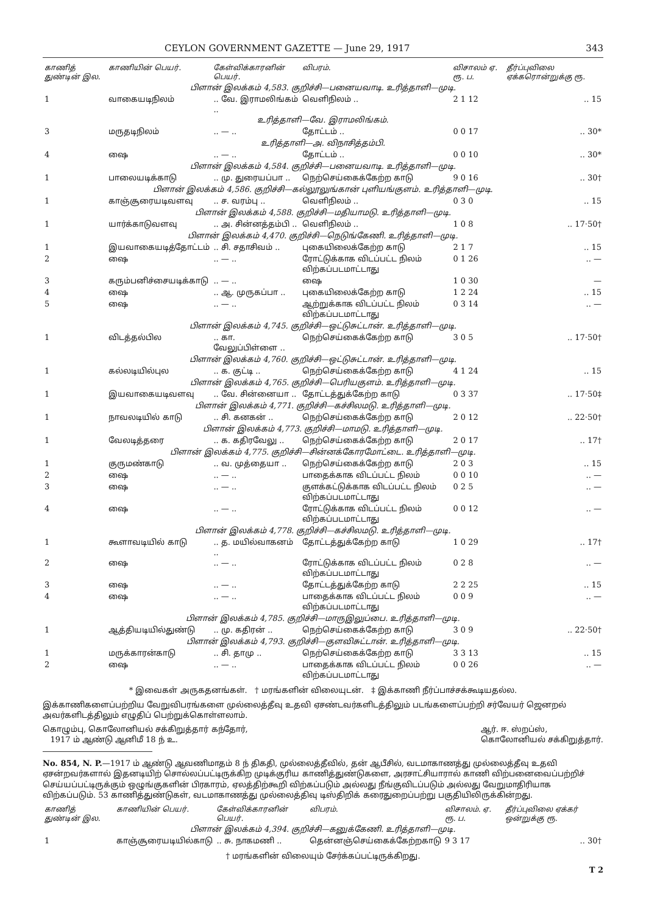CEYLON GOVERNMENT GAZETTE — June 29, 1917 343
| காணித் துண்டின் இல. | காணியின் பெயர். | கேள்விக்காரனின் பெயர். | விபரம். | விசாலம் ஏ. ரூ. ப. | தீர்ப்புவிலை ஏக்கரொன்றுக்கு ரூ. |
| --- | --- | --- | --- | --- | --- |
| பிளான் இலக்கம் 4,583. குறிச்சி—பனையவாடி. உரித்தாளி—முடி. | | | | | |
| 1 | வாகையடிநிலம் | .. வே. இராமலிங்கம் .. | வெளிநிலம் .. | 2 1 12 | .. 15 |
| உரித்தாளி—வே. இராமலிங்கம். | | | | | |
| 3 | மருதடிநிலம் | .. — .. | தோட்டம் .. | 0 0 17 | .. 30* |
| உரித்தாளி—அ. விநாசித்தம்பி. | | | | | |
| 4 | ஷை | .. — .. | தோட்டம் .. | 0 0 10 | .. 30* |
| பிளான் இலக்கம் 4,584. குறிச்சி—பனையவாடி. உரித்தாளி—முடி. | | | | | |
| 1 | பாலையடிக்காடு | .. மு. துரையப்பா .. | நெற்செய்கைக்கேற்ற காடு | 9 0 16 | .. 30† |
| பிளான் இலக்கம் 4,586. குறிச்சி—கல்லூலுங்கான் புளியங்குளம். உரித்தாளி—முடி. | | | | | |
| 1 | காஞ்சூரையடிவளவு | .. ச. வரம்பு .. | வெளிநிலம் .. | 0 3 0 | .. 15 |
| பிளான் இலக்கம் 4,588. குறிச்சி—மதியாமடு. உரித்தாளி—முடி. | | | | | |
| 1 | யார்க்காடுவளவு | .. அ. சின்னத்தம்பி .. | வெளிநிலம் .. | 1 0 8 | .. 17·50† |
| பிளான் இலக்கம் 4,470. குறிச்சி—நெடுங்கேணி. உரித்தாளி—முடி. | | | | | |
| 1 | இயவாகையடித்தோட்டம் | .. சி. சதாசிவம் .. | புகையிலைக்கேற்ற காடு | 2 1 7 | .. 15 |
| 2 | ஷை | .. — .. | ரோட்டுக்காக விடப்பட்ட நிலம் விற்கப்படமாட்டாது | 0 1 26 | .. — |
| 3 | கரும்பனிச்சையடிக்காடு | .. — .. | ஷை | 1 0 30 | — |
| 4 | ஷை | .. ஆ. முருகப்பா .. | புகையிலைக்கேற்ற காடு | 1 2 24 | .. 15 |
| 5 | ஷை | .. — .. | ஆற்றுக்காக விடப்பட்ட நிலம் விற்கப்படமாட்டாது | 0 3 14 | .. — |
| பிளான் இலக்கம் 4,745. குறிச்சி—ஒட்டுசுட்டான். உரித்தாளி—முடி. | | | | | |
| 1 | விடத்தல்பில | .. கா. வேலுப்பிள்ளை .. | நெற்செய்கைக்கேற்ற காடு | 3 0 5 | .. 17·50† |
| பிளான் இலக்கம் 4,760. குறிச்சி—ஒட்டுசுட்டான். உரித்தாளி—முடி. | | | | | |
| 1 | கல்லடியில்புல | .. க. குட்டி .. | நெற்செய்கைக்கேற்ற காடு | 4 1 24 | .. 15 |
| பிளான் இலக்கம் 4,765. குறிச்சி—பெரியகுளம். உரித்தாளி—முடி. | | | | | |
| 1 | இயவாகையடிவளவு | .. வே. சின்னையா .. | தோட்டத்துக்கேற்ற காடு | 0 3 37 | .. 17·50‡ |
| பிளான் இலக்கம் 4,771. குறிச்சி—கச்சிலமடு. உரித்தாளி—முடி. | | | | | |
| 1 | நாவலடியில் காடு | .. சி. கனகன் .. | நெற்செய்கைக்கேற்ற காடு | 2 0 12 | .. 22·50† |
| பிளான் இலக்கம் 4,773. குறிச்சி—மாமடு. உரித்தாளி—முடி. | | | | | |
| 1 | வேலடித்தரை | .. க. கதிரவேலு .. | நெற்செய்கைக்கேற்ற காடு | 2 0 17 | .. 17† |
| பிளான் இலக்கம் 4,775. குறிச்சி—சின்னக்கோரமோட்டை. உரித்தாளி—முடி. | | | | | |
| 1 | குருமண்காடு | .. வ. முத்தையா .. | நெற்செய்கைக்கேற்ற காடு | 2 0 3 | .. 15 |
| 2 | ஷை | .. — .. | பாதைக்காக விடப்பட்ட நிலம் | 0 0 10 | .. — |
| 3 | ஷை | .. — .. | குளக்கட்டுக்காக விடப்பட்ட நிலம் விற்கப்படமாட்டாது | 0 2 5 | .. — |
| 4 | ஷை | .. — .. | ரோட்டுக்காக விடப்பட்ட நிலம் விற்கப்படமாட்டாது | 0 0 12 | .. — |
| பிளான் இலக்கம் 4,778. குறிச்சி—கச்சிலமடு. உரித்தாளி—முடி. | | | | | |
| 1 | கூளாவடியில் காடு | .. த. மயில்வாகனம் .. | தோட்டத்துக்கேற்ற காடு | 1 0 29 | .. 17† |
| 2 | ஷை | .. — .. | ரோட்டுக்காக விடப்பட்ட நிலம் விற்கப்படமாட்டாது | 0 2 8 | .. — |
| 3 | ஷை | .. — .. | தோட்டத்துக்கேற்ற காடு | 2 2 25 | .. 15 |
| 4 | ஷை | .. — .. | பாதைக்காக விடப்பட்ட நிலம் விற்கப்படமாட்டாது | 0 0 9 | .. — |
| பிளான் இலக்கம் 4,785. குறிச்சி—மாருஇலுப்பை. உரித்தாளி—முடி. | | | | | |
| 1 | ஆத்தியடியில்துண்டு | .. மு. கதிரன் .. | நெற்செய்கைக்கேற்ற காடு | 3 0 9 | .. 22·50† |
| பிளான் இலக்கம் 4,793. குறிச்சி—குளவிசுட்டான். உரித்தாளி—முடி. | | | | | |
| 1 | மருக்காரன்காடு | .. சி. தாமு .. | நெற்செய்கைக்கேற்ற காடு | 3 3 13 | .. 15 |
| 2 | ஷை | .. — .. | பாதைக்காக விடப்பட்ட நிலம் விற்கப்படமாட்டாது | 0 0 26 | .. — |
* இவைகள் அருகதனங்கள். † மரங்களின் விலையுடன். ‡ இக்காணி நீர்ப்பாச்சக்கூடியதல்ல.
இக்காணிகளைப்பற்றிய வேறுவிபரங்களை முல்லைத்தீவு உதவி ஏசண்டவர்களிடத்திலும் படங்களைப்பற்றி சர்வேயர் ஜெனறல் அவர்களிடத்திலும் எழுதிப் பெற்றுக்கொள்ளலாம்.
கொழும்பு, கொலோனியல் சக்கிறுத்தார் கந்தோர்,
1917 ம் ஆண்டு ஆனிமீ 18 ந் உ.
ஆர். ஈ. ஸ்றப்ஸ்,
கொலோனியல் சக்கிறுத்தார்.
No. 854, N. P.—1917 ம் ஆண்டு ஆவணிமாதம் 8 ந் திகதி, முல்லைத்தீவில், தன் ஆபீசில், வடமாகாணத்து முல்லைத்தீவு உதவி ஏசன்றவர்களால் இதனடியிற் சொல்லப்பட்டிருக்கிற முடிக்குரிய காணித்துண்டுகளை, அரசாட்சியாரால் காணி விற்பனைவைப்பற்றிச் செய்யப்பட்டிருக்கும் ஒழுங்குகளின் பிரகாரம், ஏலத்திற்கூறி விற்கப்படும் அல்லது நீங்குவிடப்படும் அல்லது வேறுமாதிரியாக விற்கப்படும். 53 காணித்துண்டுகள், வடமாகாணத்து முல்லைத்திவு டிஸ்திறிக் கரைதுறைப்பற்று பகுதியிலிருக்கின்றது.
| காணித் துண்டின் இல. | காணியின் பெயர். | கேள்விக்காரனின் பெயர். | விபரம். | விசாலம். ஏ. ரூ. ப. | தீர்ப்புவிலை ஏக்கர் ஒன்றுக்கு ரூ. |
| --- | --- | --- | --- | --- | --- |
| பிளான் இலக்கம் 4,394. குறிச்சி—கனுக்கேணி. உரித்தாளி—முடி. | | | | | |
| 1 | காஞ்சூரையடியில்காடு | .. சு. நாகமணி .. | தென்னஞ்செய்கைக்கேற்றகாடு | 9 3 17 | .. 30† |
† மரங்களின் விலையும் சேர்க்கப்பட்டிருக்கிறது.
T 2